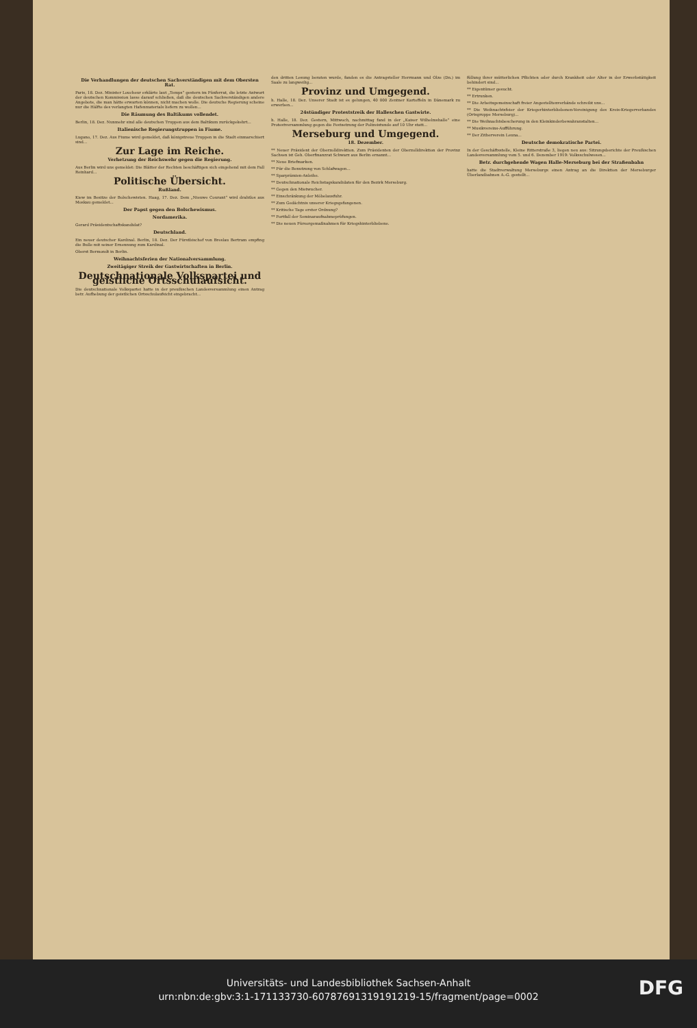Die Verhandlungen der deutschen Sachverständigen mit dem Obersten Rat.
Paris, 18. Dez. Minister Loucheur erklärte laut „Temps“ gestern im Fünferrat, die letzte Antwort der deutschen Kommission lasse darauf schließen, daß die deutschen Sachverständigen andere Angebote, die man hätte erwarten können, nicht machen wolle. Die deutsche Regierung scheine nur die Hälfte des verlangten Hafenmaterials liefern zu wollen...
Die Räumung des Baltikums vollendet.
Berlin, 18. Dez. Nunmehr sind alle deutschen Truppen aus dem Baltikum zurückgekehrt...
Italienische Regierungstruppen in Fiume.
Lugano, 17. Dez. Aus Fiume wird gemeldet, daß königstreue Truppen in die Stadt einmarschiert sind...
Zur Lage im Reiche.
Verhetzung der Reichswehr gegen die Regierung.
Aus Berlin wird uns gemeldet: Die Blätter der Rechten beschäftigen sich eingehend mit dem Fall Reinhard...
Politische Übersicht.
Rußland.
Kiew im Besitze der Bolschewisten. Haag, 17. Dez. Dem „Nieuwe Courant“ wird drahtlos aus Moskau gemeldet...
Der Papst gegen den Bolschewismus.
Nordamerika.
Gerard Präsidentschaftskandidat?
Deutschland.
Ein neuer deutscher Kardinal. Berlin, 18. Dez. Der Fürstbischof von Breslau Bertram empfing die Bulle mit seiner Ernennung zum Kardinal.
Oberst Bermondt in Berlin.
Weihnachtsferien der Nationalversammlung.
Zweitägiger Streik der Gastwirtschaften in Berlin.
Deutschnationale Volkspartei und geistliche Ortsschulaufsicht.
Die deutschnationale Volkspartei hatte in der preußischen Landesversammlung einen Antrag betr. Aufhebung der geistlichen Ortsschulaufsicht eingebracht...
den dritten Lesung beraten wurde, fanden es die Antragsteller Herrmann und Olze (Dn.) im Saale zu langweilig...
Provinz und Umgegend.
h. Halle, 18. Dez. Unserer Stadt ist es gelungen, 40 000 Zentner Kartoffeln in Dänemark zu erwerben...
24stündiger Proteststreik der Halleschen Gastwirte.
h. Halle, 18. Dez. Gestern, Mittwoch, nachmittag fand in der „Kaiser Wilhelmshalle“ eine Protestversammlung gegen die Festsetzung der Polizeistunde auf 10 Uhr statt...
Merseburg und Umgegend.
18. Dezember.
** Neuer Präsident der Oberzolldirektion. Zum Präsidenten der Oberzolldirektion der Provinz Sachsen ist Geh. Oberfinanzrat Schwarz aus Berlin ernannt...
** Neue Briefmarken.
** Für die Benutzung von Schlafwagen...
** Sparprämien-Anleihe.
** Deutschnationale Reichstagskandidaten für den Bezirk Merseburg.
** Gegen den Mietwucher.
** Einschränkung der Möbelausfuhr.
** Zum Gedächtnis unserer Kriegsgefangenen.
** Kritische Tage erster Ordnung?
** Fortfall der Seminaraufnahmeprüfungen.
** Die neuen Fürsorgemaßnahmen für Kriegshinterbliebene.
füllung ihrer mütterlichen Pflichten oder durch Krankheit oder Alter in der Erwerbstätigkeit behindert sind...
** Eigentümer gesucht.
** Ertrunken.
** Die Arbeitsgemeinschaft freier Angestelltenverbände schreibt uns...
** Die Weihnachtsfeier der Kriegerhinterbliebenen-Vereinigung des Kreis-Kriegerverbandes (Ortsgruppe Merseburg)...
** Die Weihnachtsbescherung in den Kleinkinderbewahranstalten...
** Musikvereins-Aufführung.
** Der Zitherverein Leuna...
Deutsche demokratische Partei.
In der Geschäftsstelle, Kleine Ritterstraße 3, liegen neu aus: Sitzungsberichte der Preußischen Landesversammlung vom 5. und 6. Dezember 1919: Volksschulwesen...
Betr. durchgehende Wagen Halle-Merseburg bei der Straßenbahn
hatte die Stadtverwaltung Merseburgs einen Antrag an die Direktion der Merseburger Überlandbahnen A.-G. gestellt...
Universitäts- und Landesbibliothek Sachsen-Anhalt
urn:nbn:de:gbv:3:1-171133730-60787691319191219-15/fragment/page=0002
DFG